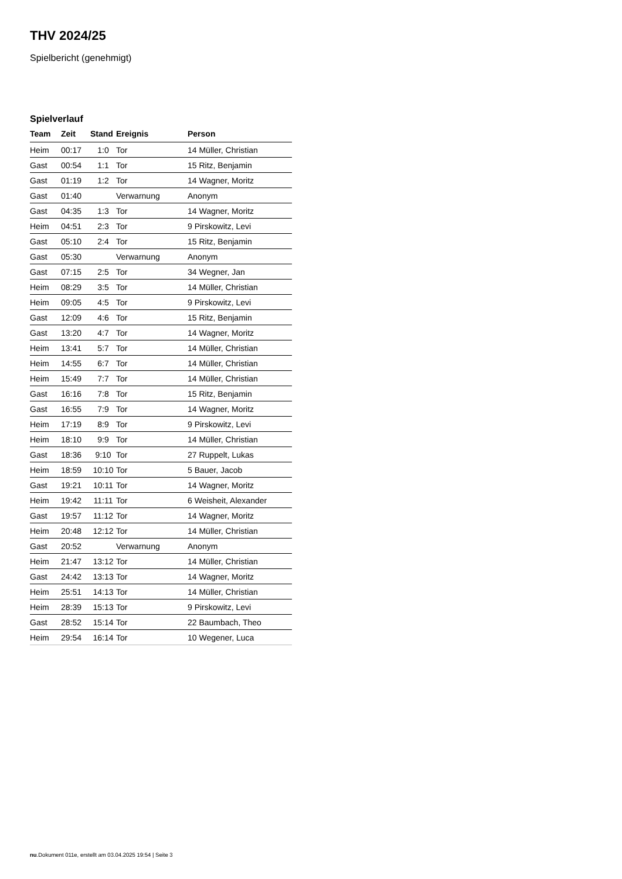THV 2024/25
Spielbericht (genehmigt)
Spielverlauf
| Team | Zeit | Stand | Ereignis | Person |
| --- | --- | --- | --- | --- |
| Heim | 00:17 | 1:0 | Tor | 14 Müller, Christian |
| Gast | 00:54 | 1:1 | Tor | 15 Ritz, Benjamin |
| Gast | 01:19 | 1:2 | Tor | 14 Wagner, Moritz |
| Gast | 01:40 | | Verwarnung | Anonym |
| Gast | 04:35 | 1:3 | Tor | 14 Wagner, Moritz |
| Heim | 04:51 | 2:3 | Tor | 9 Pirskowitz, Levi |
| Gast | 05:10 | 2:4 | Tor | 15 Ritz, Benjamin |
| Gast | 05:30 | | Verwarnung | Anonym |
| Gast | 07:15 | 2:5 | Tor | 34 Wegner, Jan |
| Heim | 08:29 | 3:5 | Tor | 14 Müller, Christian |
| Heim | 09:05 | 4:5 | Tor | 9 Pirskowitz, Levi |
| Gast | 12:09 | 4:6 | Tor | 15 Ritz, Benjamin |
| Gast | 13:20 | 4:7 | Tor | 14 Wagner, Moritz |
| Heim | 13:41 | 5:7 | Tor | 14 Müller, Christian |
| Heim | 14:55 | 6:7 | Tor | 14 Müller, Christian |
| Heim | 15:49 | 7:7 | Tor | 14 Müller, Christian |
| Gast | 16:16 | 7:8 | Tor | 15 Ritz, Benjamin |
| Gast | 16:55 | 7:9 | Tor | 14 Wagner, Moritz |
| Heim | 17:19 | 8:9 | Tor | 9 Pirskowitz, Levi |
| Heim | 18:10 | 9:9 | Tor | 14 Müller, Christian |
| Gast | 18:36 | 9:10 | Tor | 27 Ruppelt, Lukas |
| Heim | 18:59 | 10:10 | Tor | 5 Bauer, Jacob |
| Gast | 19:21 | 10:11 | Tor | 14 Wagner, Moritz |
| Heim | 19:42 | 11:11 | Tor | 6 Weisheit, Alexander |
| Gast | 19:57 | 11:12 | Tor | 14 Wagner, Moritz |
| Heim | 20:48 | 12:12 | Tor | 14 Müller, Christian |
| Gast | 20:52 | | Verwarnung | Anonym |
| Heim | 21:47 | 13:12 | Tor | 14 Müller, Christian |
| Gast | 24:42 | 13:13 | Tor | 14 Wagner, Moritz |
| Heim | 25:51 | 14:13 | Tor | 14 Müller, Christian |
| Heim | 28:39 | 15:13 | Tor | 9 Pirskowitz, Levi |
| Gast | 28:52 | 15:14 | Tor | 22 Baumbach, Theo |
| Heim | 29:54 | 16:14 | Tor | 10 Wegener, Luca |
nu.Dokument 011e, erstellt am 03.04.2025 19:54 | Seite 3